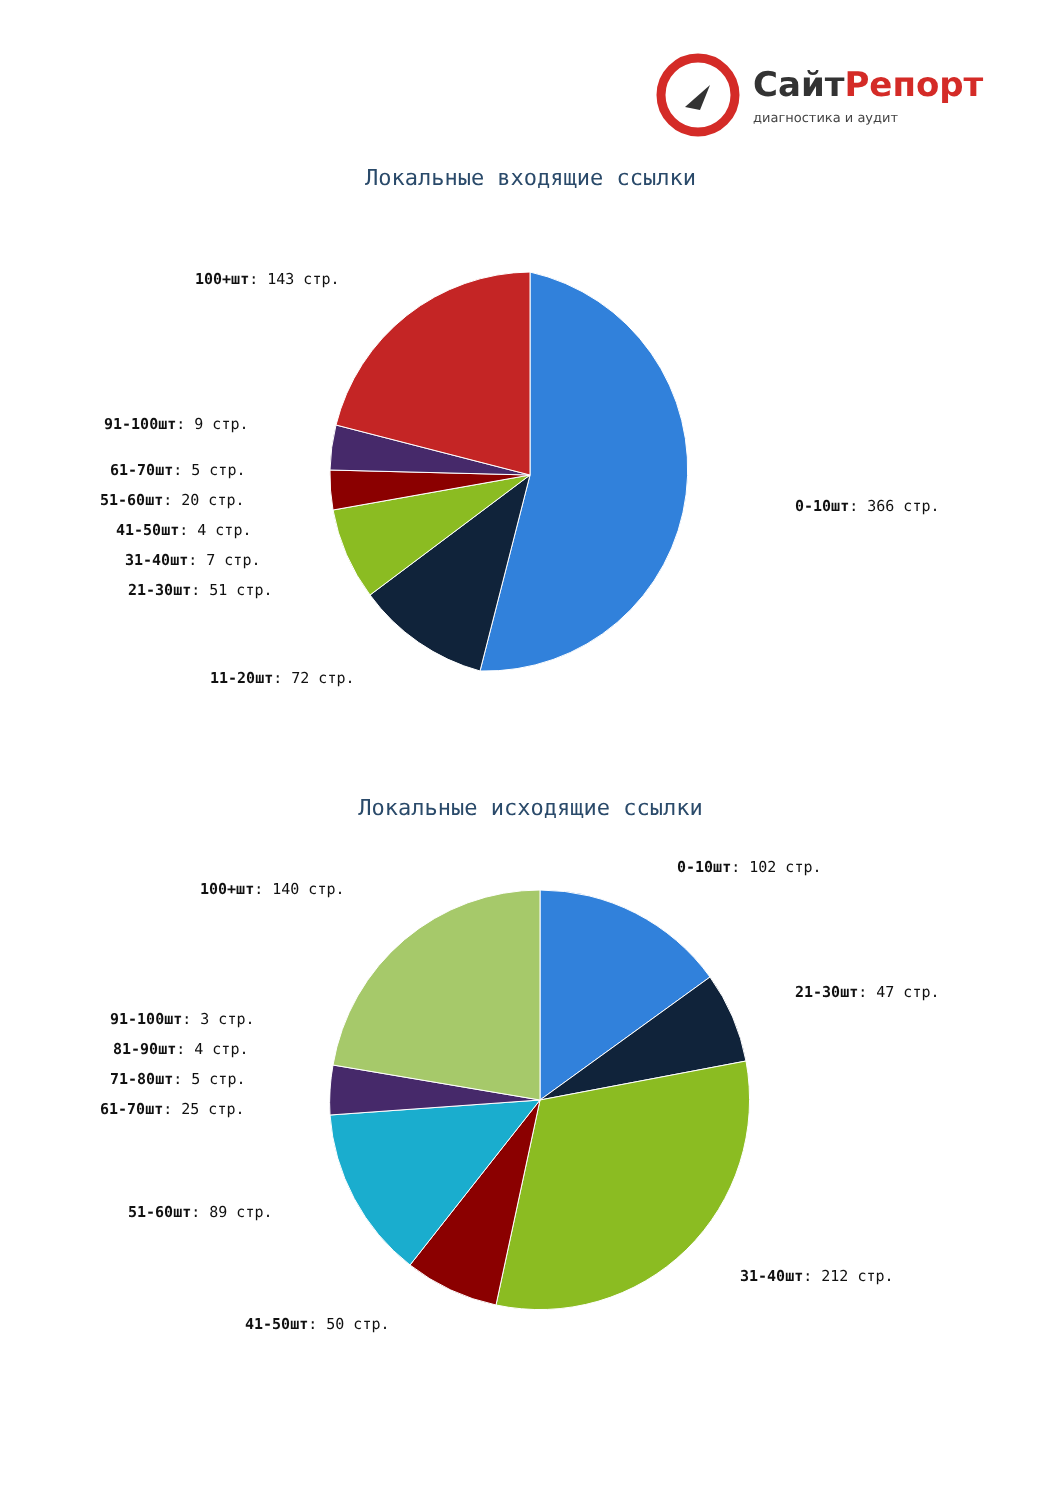СайтРепорт
диагностика и аудит
Локальные входящие ссылки
100+шт: 143 стр.
91-100шт: 9 стр.
61-70шт: 5 стр.
51-60шт: 20 стр.
41-50шт: 4 стр.
31-40шт: 7 стр.
21-30шт: 51 стр.
11-20шт: 72 стр.
0-10шт: 366 стр.
Локальные исходящие ссылки
0-10шт: 102 стр.
100+шт: 140 стр.
21-30шт: 47 стр.
91-100шт: 3 стр.
81-90шт: 4 стр.
71-80шт: 5 стр.
61-70шт: 25 стр.
51-60шт: 89 стр.
31-40шт: 212 стр.
41-50шт: 50 стр.